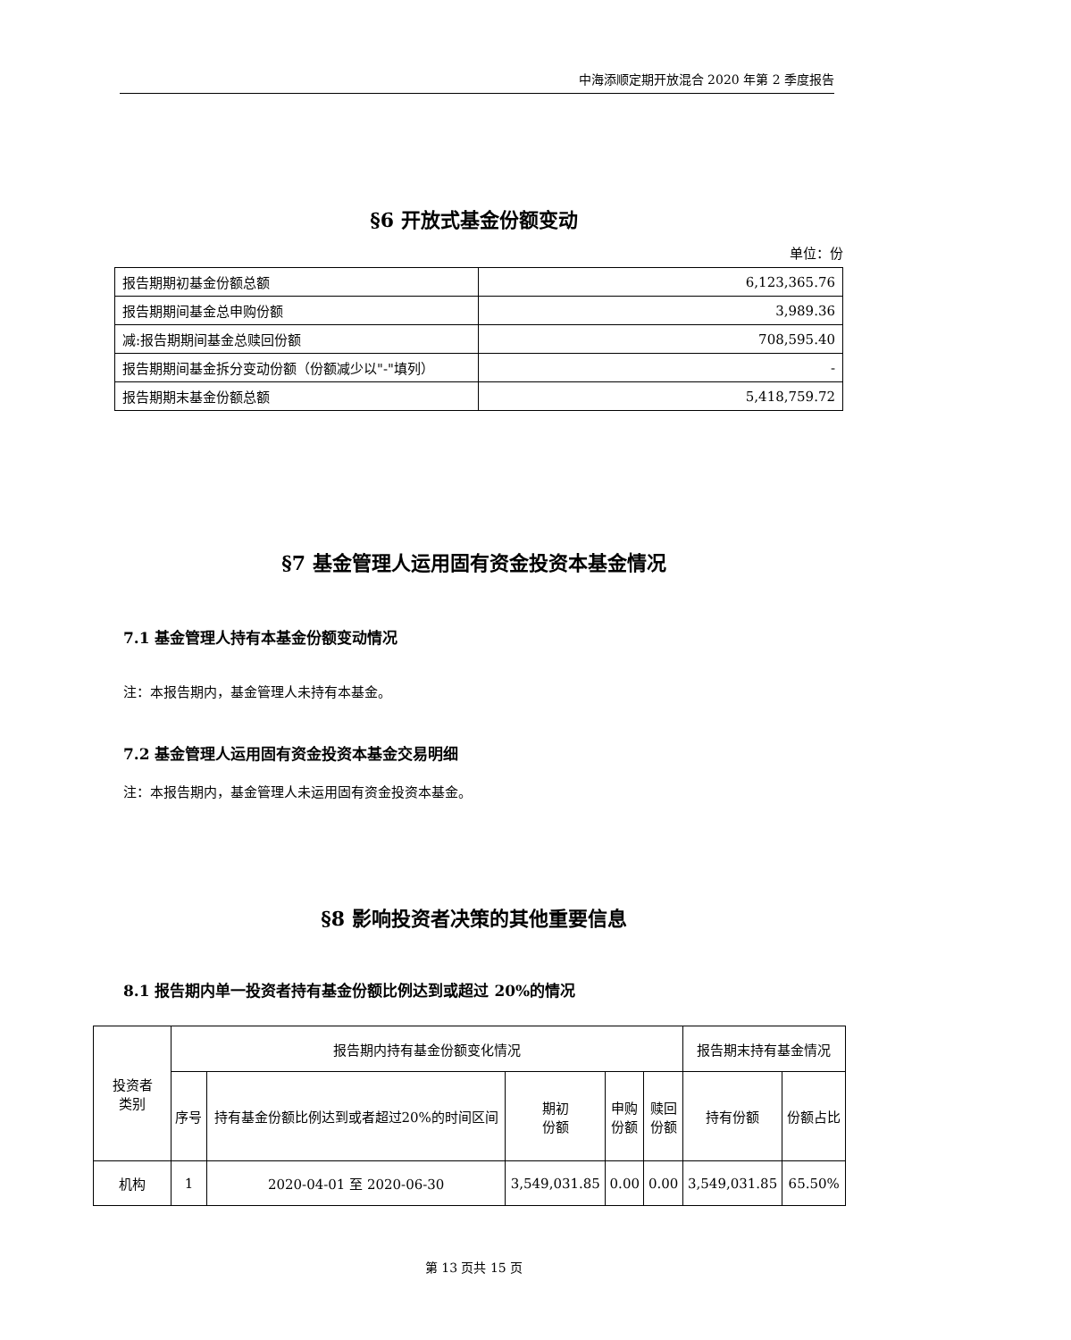中海添顺定期开放混合 2020 年第 2 季度报告
§6 开放式基金份额变动
单位：份
| 报告期期初基金份额总额 | 6,123,365.76 |
| 报告期期间基金总申购份额 | 3,989.36 |
| 减:报告期期间基金总赎回份额 | 708,595.40 |
| 报告期期间基金拆分变动份额（份额减少以"-"填列） | - |
| 报告期期末基金份额总额 | 5,418,759.72 |
§7 基金管理人运用固有资金投资本基金情况
7.1 基金管理人持有本基金份额变动情况
注：本报告期内，基金管理人未持有本基金。
7.2 基金管理人运用固有资金投资本基金交易明细
注：本报告期内，基金管理人未运用固有资金投资本基金。
§8 影响投资者决策的其他重要信息
8.1 报告期内单一投资者持有基金份额比例达到或超过 20%的情况
| 投资者 类别 | 报告期内持有基金份额变化情况 | | | | | 报告期末持有基金情况 | |
| --- | --- | --- | --- | --- | --- | --- | --- |
| | 序号 | 持有基金份额比例达到或者超过20%的时间区间 | 期初 份额 | 申购 份额 | 赎回 份额 | 持有份额 | 份额占比 |
| 机构 | 1 | 2020-04-01 至 2020-06-30 | 3,549,031.85 | 0.00 | 0.00 | 3,549,031.85 | 65.50% |
第 13 页共 15 页